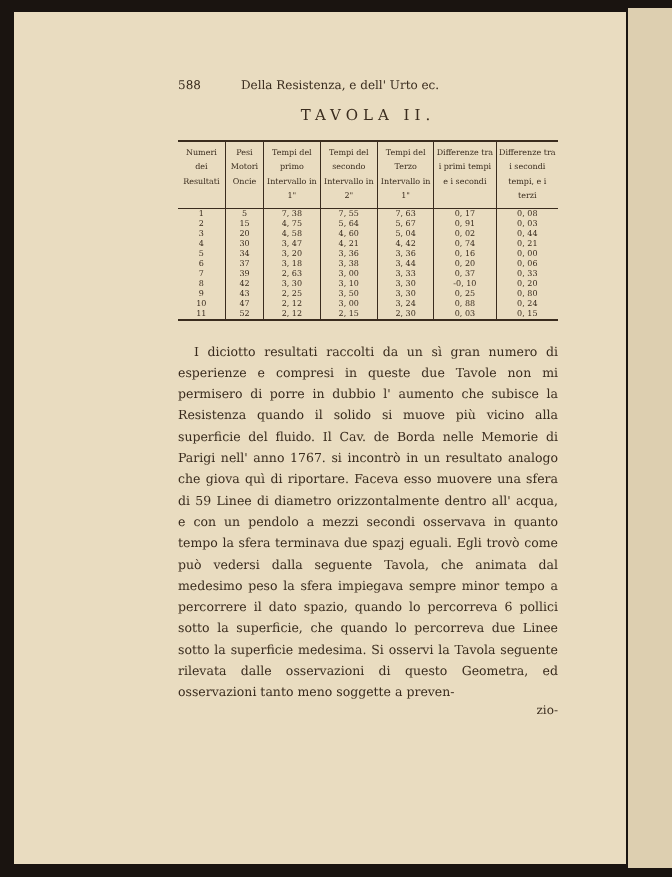588 Della Resistenza, e dell' Urto ec.
TAVOLA II.
| Numeri dei Resultati | Pesi Motori Oncie | Tempi del primo Intervallo in 1" | Tempi del secondo Intervallo in 2" | Tempi del Terzo Intervallo in 1" | Differenze tra i primi tempi e i secondi | Differenze tra i secondi tempi, e i terzi |
| --- | --- | --- | --- | --- | --- | --- |
| 1 2 3 4 5 6 7 8 9 10 11 | 5 15 20 30 34 37 39 42 43 47 52 | 7, 38 4, 75 4, 58 3, 47 3, 20 3, 18 2, 63 3, 30 2, 25 2, 12 2, 12 | 7, 55 5, 64 4, 60 4, 21 3, 36 3, 38 3, 00 3, 10 3, 50 3, 00 2, 15 | 7, 63 5, 67 5, 04 4, 42 3, 36 3, 44 3, 33 3, 30 3, 30 3, 24 2, 30 | 0, 17 0, 91 0, 02 0, 74 0, 16 0, 20 0, 37 -0, 10 0, 25 0, 88 0, 03 | 0, 08 0, 03 0, 44 0, 21 0, 00 0, 06 0, 33 0, 20 0, 80 0, 24 0, 15 |
I diciotto resultati raccolti da un sì gran numero di esperienze e compresi in queste due Tavole non mi permisero di porre in dubbio l' aumento che subisce la Resistenza quando il solido si muove più vicino alla superficie del fluido. Il Cav. de Borda nelle Memorie di Parigi nell' anno 1767. si incontrò in un resultato analogo che giova quì di riportare. Faceva esso muovere una sfera di 59 Linee di diametro orizzontalmente dentro all' acqua, e con un pendolo a mezzi secondi osservava in quanto tempo la sfera terminava due spazj eguali. Egli trovò come può vedersi dalla seguente Tavola, che animata dal medesimo peso la sfera impiegava sempre minor tempo a percorrere il dato spazio, quando lo percorreva 6 pollici sotto la superficie, che quando lo percorreva due Linee sotto la superficie medesima. Si osservi la Tavola seguente rilevata dalle osservazioni di questo Geometra, ed osservazioni tanto meno soggette a preven-
zio-